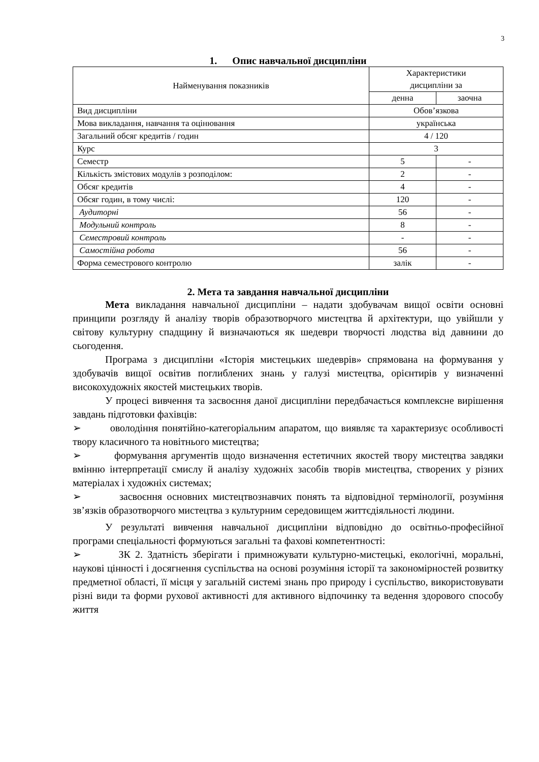3
1. Опис навчальної дисципліни
| Найменування показників | Характеристики дисципліни за | |
| --- | --- | --- |
| | денна | заочна |
| Вид дисципліни | Обов’язкова | |
| Мова викладання, навчання та оцінювання | українська | |
| Загальний обсяг кредитів / годин | 4 / 120 | |
| Курс | 3 | |
| Семестр | 5 | - |
| Кількість змістових модулів з розподілом: | 2 | - |
| Обсяг кредитів | 4 | - |
| Обсяг годин, в тому числі: | 120 | - |
| Аудиторні | 56 | - |
| Модульний контроль | 8 | - |
| Семестровий контроль | - | - |
| Самостійна робота | 56 | - |
| Форма семестрового контролю | залік | - |
2. Мета та завдання навчальної дисципліни
Мета викладання навчальної дисципліни – надати здобувачам вищої освіти основні принципи розгляду й аналізу творів образотворчого мистецтва й архітектури, що увійшли у світову культурну спадщину й визначаються як шедеври творчості людства від давнини до сьогодення.
Програма з дисципліни «Історія мистецьких шедеврів» спрямована на формування у здобувачів вищої освітив поглиблених знань у галузі мистецтва, орієнтирів у визначенні високохудожніх якостей мистецьких творів.
У процесі вивчення та засвоєння даної дисципліни передбачається комплексне вирішення завдань підготовки фахівців:
➢ оволодіння понятійно-категоріальним апаратом, що виявляє та характеризує особливості твору класичного та новітнього мистецтва;
➢ формування аргументів щодо визначення естетичних якостей твору мистецтва завдяки вмінню інтерпретації смислу й аналізу художніх засобів творів мистецтва, створених у різних матеріалах і художніх системах;
➢ засвоєння основних мистецтвознавчих понять та відповідної термінології, розуміння зв’язків образотворчого мистецтва з культурним середовищем життєдіяльності людини.
У результаті вивчення навчальної дисципліни відповідно до освітньо-професійної програми спеціальності формуються загальні та фахові компетентності:
➢ ЗК 2. Здатність зберігати і примножувати культурно-мистецькі, екологічні, моральні, наукові цінності і досягнення суспільства на основі розуміння історії та закономірностей розвитку предметної області, її місця у загальній системі знань про природу і суспільство, використовувати різні види та форми рухової активності для активного відпочинку та ведення здорового способу життя